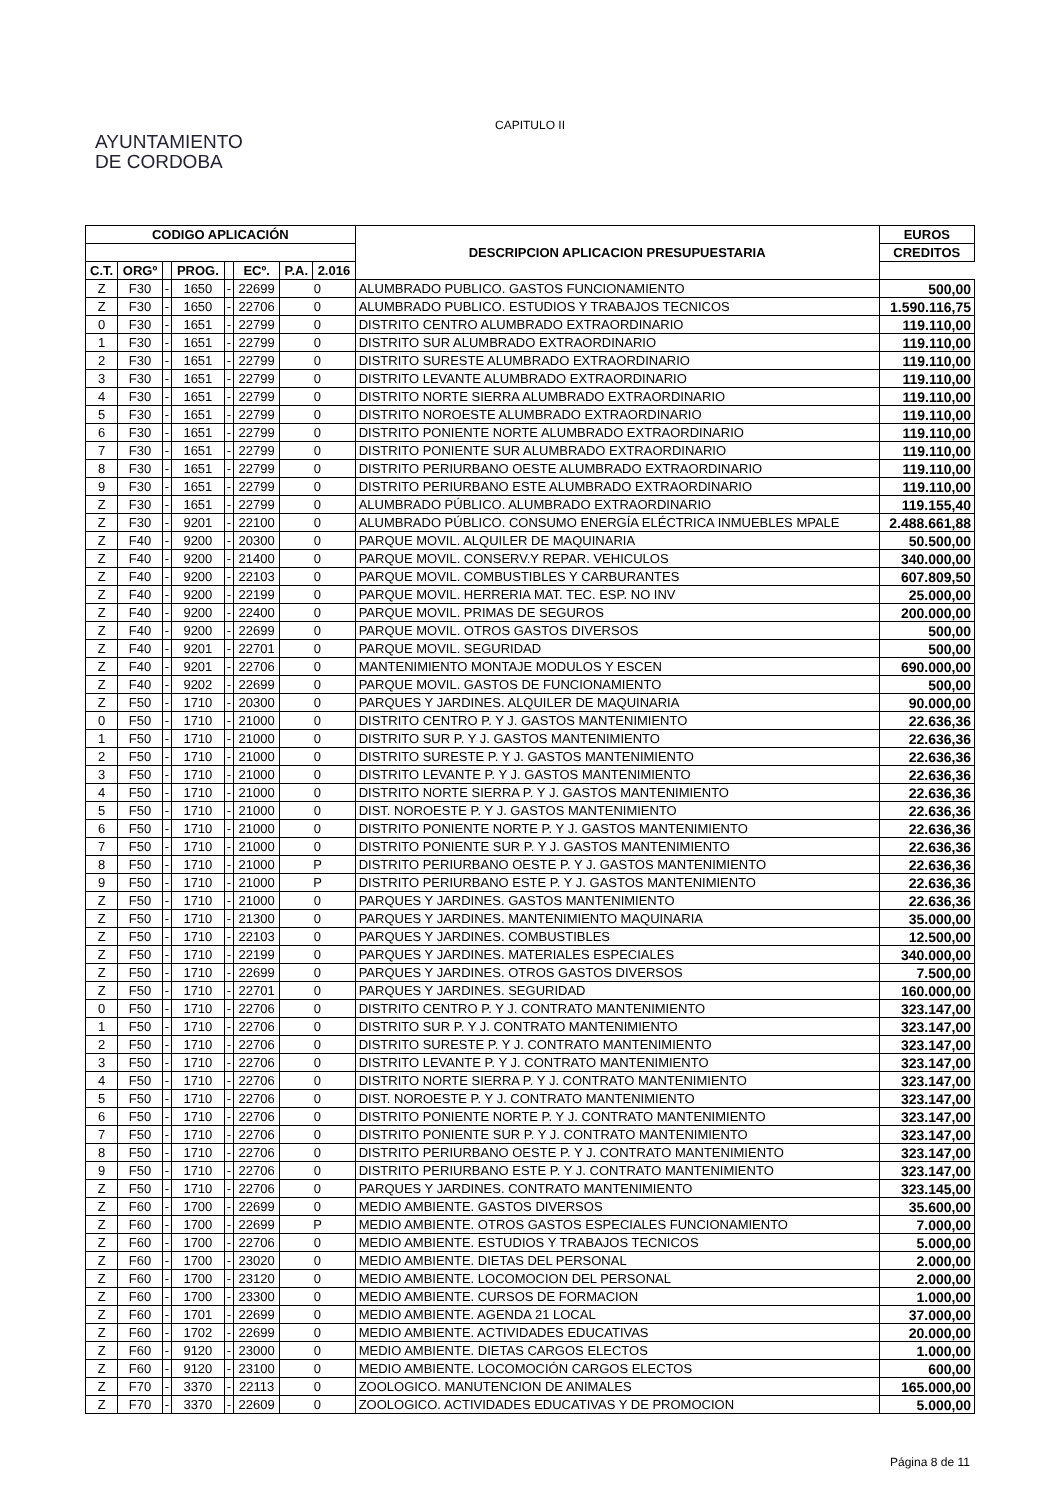AYUNTAMIENTO
DE CORDOBA
CAPITULO II
| CODIGO APLICACIÓN | | | | | | | | DESCRIPCION APLICACION PRESUPUESTARIA | EUROS |
| --- | --- | --- | --- | --- | --- | --- | --- | --- | --- |
| | | | | | | | | | CREDITOS |
| C.T. | ORGº | | PROG. | | ECº. | P.A. | | | 2.016 |
| Z | F30 | - | 1650 | - | 22699 | 0 | | ALUMBRADO PUBLICO. GASTOS FUNCIONAMIENTO | 500,00 |
| Z | F30 | - | 1650 | - | 22706 | 0 | | ALUMBRADO PUBLICO. ESTUDIOS Y TRABAJOS TECNICOS | 1.590.116,75 |
| 0 | F30 | - | 1651 | - | 22799 | 0 | | DISTRITO CENTRO ALUMBRADO EXTRAORDINARIO | 119.110,00 |
| 1 | F30 | - | 1651 | - | 22799 | 0 | | DISTRITO SUR ALUMBRADO EXTRAORDINARIO | 119.110,00 |
| 2 | F30 | - | 1651 | - | 22799 | 0 | | DISTRITO SURESTE ALUMBRADO EXTRAORDINARIO | 119.110,00 |
| 3 | F30 | - | 1651 | - | 22799 | 0 | | DISTRITO LEVANTE ALUMBRADO EXTRAORDINARIO | 119.110,00 |
| 4 | F30 | - | 1651 | - | 22799 | 0 | | DISTRITO NORTE SIERRA ALUMBRADO EXTRAORDINARIO | 119.110,00 |
| 5 | F30 | - | 1651 | - | 22799 | 0 | | DISTRITO NOROESTE ALUMBRADO EXTRAORDINARIO | 119.110,00 |
| 6 | F30 | - | 1651 | - | 22799 | 0 | | DISTRITO PONIENTE NORTE ALUMBRADO EXTRAORDINARIO | 119.110,00 |
| 7 | F30 | - | 1651 | - | 22799 | 0 | | DISTRITO PONIENTE SUR ALUMBRADO EXTRAORDINARIO | 119.110,00 |
| 8 | F30 | - | 1651 | - | 22799 | 0 | | DISTRITO PERIURBANO OESTE ALUMBRADO EXTRAORDINARIO | 119.110,00 |
| 9 | F30 | - | 1651 | - | 22799 | 0 | | DISTRITO PERIURBANO ESTE ALUMBRADO EXTRAORDINARIO | 119.110,00 |
| Z | F30 | - | 1651 | - | 22799 | 0 | | ALUMBRADO PÚBLICO. ALUMBRADO EXTRAORDINARIO | 119.155,40 |
| Z | F30 | - | 9201 | - | 22100 | 0 | | ALUMBRADO PÚBLICO. CONSUMO ENERGÍA ELÉCTRICA INMUEBLES MPALE | 2.488.661,88 |
| Z | F40 | - | 9200 | - | 20300 | 0 | | PARQUE MOVIL. ALQUILER DE MAQUINARIA | 50.500,00 |
| Z | F40 | - | 9200 | - | 21400 | 0 | | PARQUE MOVIL. CONSERV.Y REPAR. VEHICULOS | 340.000,00 |
| Z | F40 | - | 9200 | - | 22103 | 0 | | PARQUE MOVIL. COMBUSTIBLES Y CARBURANTES | 607.809,50 |
| Z | F40 | - | 9200 | - | 22199 | 0 | | PARQUE MOVIL. HERRERIA MAT. TEC. ESP. NO INV | 25.000,00 |
| Z | F40 | - | 9200 | - | 22400 | 0 | | PARQUE MOVIL. PRIMAS DE SEGUROS | 200.000,00 |
| Z | F40 | - | 9200 | - | 22699 | 0 | | PARQUE MOVIL. OTROS GASTOS DIVERSOS | 500,00 |
| Z | F40 | - | 9201 | - | 22701 | 0 | | PARQUE MOVIL. SEGURIDAD | 500,00 |
| Z | F40 | - | 9201 | - | 22706 | 0 | | MANTENIMIENTO MONTAJE MODULOS Y ESCEN | 690.000,00 |
| Z | F40 | - | 9202 | - | 22699 | 0 | | PARQUE MOVIL. GASTOS DE FUNCIONAMIENTO | 500,00 |
| Z | F50 | - | 1710 | - | 20300 | 0 | | PARQUES Y JARDINES. ALQUILER DE MAQUINARIA | 90.000,00 |
| 0 | F50 | - | 1710 | - | 21000 | 0 | | DISTRITO CENTRO P. Y J. GASTOS MANTENIMIENTO | 22.636,36 |
| 1 | F50 | - | 1710 | - | 21000 | 0 | | DISTRITO SUR P. Y J. GASTOS MANTENIMIENTO | 22.636,36 |
| 2 | F50 | - | 1710 | - | 21000 | 0 | | DISTRITO SURESTE P. Y J. GASTOS MANTENIMIENTO | 22.636,36 |
| 3 | F50 | - | 1710 | - | 21000 | 0 | | DISTRITO LEVANTE P. Y J. GASTOS MANTENIMIENTO | 22.636,36 |
| 4 | F50 | - | 1710 | - | 21000 | 0 | | DISTRITO NORTE SIERRA P. Y J. GASTOS MANTENIMIENTO | 22.636,36 |
| 5 | F50 | - | 1710 | - | 21000 | 0 | | DIST. NOROESTE P. Y J. GASTOS MANTENIMIENTO | 22.636,36 |
| 6 | F50 | - | 1710 | - | 21000 | 0 | | DISTRITO PONIENTE NORTE P. Y J. GASTOS MANTENIMIENTO | 22.636,36 |
| 7 | F50 | - | 1710 | - | 21000 | 0 | | DISTRITO PONIENTE SUR P. Y J. GASTOS MANTENIMIENTO | 22.636,36 |
| 8 | F50 | - | 1710 | - | 21000 | P | | DISTRITO PERIURBANO OESTE P. Y J. GASTOS MANTENIMIENTO | 22.636,36 |
| 9 | F50 | - | 1710 | - | 21000 | P | | DISTRITO PERIURBANO ESTE P. Y J. GASTOS MANTENIMIENTO | 22.636,36 |
| Z | F50 | - | 1710 | - | 21000 | 0 | | PARQUES Y JARDINES. GASTOS MANTENIMIENTO | 22.636,36 |
| Z | F50 | - | 1710 | - | 21300 | 0 | | PARQUES Y JARDINES. MANTENIMIENTO MAQUINARIA | 35.000,00 |
| Z | F50 | - | 1710 | - | 22103 | 0 | | PARQUES Y JARDINES. COMBUSTIBLES | 12.500,00 |
| Z | F50 | - | 1710 | - | 22199 | 0 | | PARQUES Y JARDINES. MATERIALES ESPECIALES | 340.000,00 |
| Z | F50 | - | 1710 | - | 22699 | 0 | | PARQUES Y JARDINES. OTROS GASTOS DIVERSOS | 7.500,00 |
| Z | F50 | - | 1710 | - | 22701 | 0 | | PARQUES Y JARDINES. SEGURIDAD | 160.000,00 |
| 0 | F50 | - | 1710 | - | 22706 | 0 | | DISTRITO CENTRO P. Y J. CONTRATO MANTENIMIENTO | 323.147,00 |
| 1 | F50 | - | 1710 | - | 22706 | 0 | | DISTRITO SUR P. Y J. CONTRATO MANTENIMIENTO | 323.147,00 |
| 2 | F50 | - | 1710 | - | 22706 | 0 | | DISTRITO SURESTE P. Y J. CONTRATO MANTENIMIENTO | 323.147,00 |
| 3 | F50 | - | 1710 | - | 22706 | 0 | | DISTRITO LEVANTE P. Y J. CONTRATO MANTENIMIENTO | 323.147,00 |
| 4 | F50 | - | 1710 | - | 22706 | 0 | | DISTRITO NORTE SIERRA P. Y J. CONTRATO MANTENIMIENTO | 323.147,00 |
| 5 | F50 | - | 1710 | - | 22706 | 0 | | DIST. NOROESTE P. Y J. CONTRATO MANTENIMIENTO | 323.147,00 |
| 6 | F50 | - | 1710 | - | 22706 | 0 | | DISTRITO PONIENTE NORTE P. Y J. CONTRATO MANTENIMIENTO | 323.147,00 |
| 7 | F50 | - | 1710 | - | 22706 | 0 | | DISTRITO PONIENTE SUR P. Y J. CONTRATO MANTENIMIENTO | 323.147,00 |
| 8 | F50 | - | 1710 | - | 22706 | 0 | | DISTRITO PERIURBANO OESTE P. Y J. CONTRATO MANTENIMIENTO | 323.147,00 |
| 9 | F50 | - | 1710 | - | 22706 | 0 | | DISTRITO PERIURBANO ESTE P. Y J. CONTRATO MANTENIMIENTO | 323.147,00 |
| Z | F50 | - | 1710 | - | 22706 | 0 | | PARQUES Y JARDINES. CONTRATO MANTENIMIENTO | 323.145,00 |
| Z | F60 | - | 1700 | - | 22699 | 0 | | MEDIO AMBIENTE. GASTOS DIVERSOS | 35.600,00 |
| Z | F60 | - | 1700 | - | 22699 | P | | MEDIO AMBIENTE. OTROS GASTOS ESPECIALES FUNCIONAMIENTO | 7.000,00 |
| Z | F60 | - | 1700 | - | 22706 | 0 | | MEDIO AMBIENTE. ESTUDIOS Y TRABAJOS TECNICOS | 5.000,00 |
| Z | F60 | - | 1700 | - | 23020 | 0 | | MEDIO AMBIENTE. DIETAS DEL PERSONAL | 2.000,00 |
| Z | F60 | - | 1700 | - | 23120 | 0 | | MEDIO AMBIENTE. LOCOMOCION DEL PERSONAL | 2.000,00 |
| Z | F60 | - | 1700 | - | 23300 | 0 | | MEDIO AMBIENTE. CURSOS DE FORMACION | 1.000,00 |
| Z | F60 | - | 1701 | - | 22699 | 0 | | MEDIO AMBIENTE. AGENDA 21 LOCAL | 37.000,00 |
| Z | F60 | - | 1702 | - | 22699 | 0 | | MEDIO AMBIENTE. ACTIVIDADES EDUCATIVAS | 20.000,00 |
| Z | F60 | - | 9120 | - | 23000 | 0 | | MEDIO AMBIENTE. DIETAS CARGOS ELECTOS | 1.000,00 |
| Z | F60 | - | 9120 | - | 23100 | 0 | | MEDIO AMBIENTE. LOCOMOCIÓN CARGOS ELECTOS | 600,00 |
| Z | F70 | - | 3370 | - | 22113 | 0 | | ZOOLOGICO. MANUTENCION DE ANIMALES | 165.000,00 |
| Z | F70 | - | 3370 | - | 22609 | 0 | | ZOOLOGICO. ACTIVIDADES EDUCATIVAS Y DE PROMOCION | 5.000,00 |
Página 8 de 11